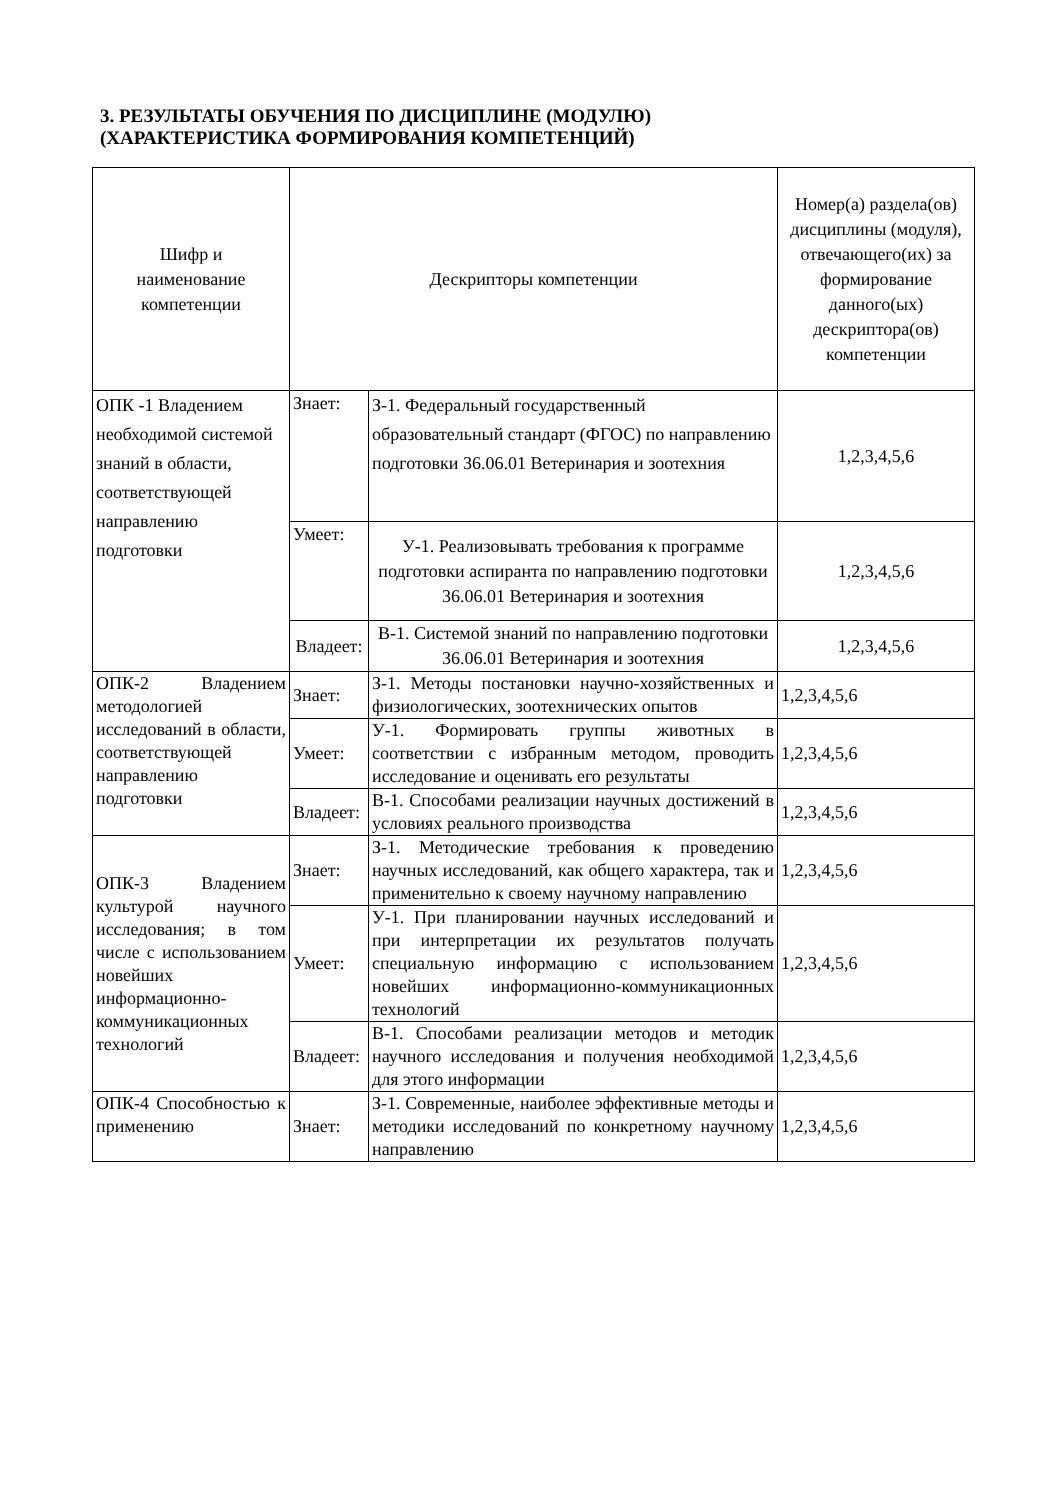3. РЕЗУЛЬТАТЫ ОБУЧЕНИЯ ПО ДИСЦИПЛИНЕ (МОДУЛЮ)
(ХАРАКТЕРИСТИКА ФОРМИРОВАНИЯ КОМПЕТЕНЦИЙ)
| Шифр и наименование компетенции | Дескрипторы компетенции | | Номер(а) раздела(ов) дисциплины (модуля), отвечающего(их) за формирование данного(ых) дескриптора(ов) компетенции |
| --- | --- | --- | --- |
| ОПК -1 Владением необходимой системой знаний в области, соответствующей направлению подготовки | Знает: | З-1. Федеральный государственный образовательный стандарт (ФГОС) по направлению подготовки 36.06.01 Ветеринария и зоотехния | 1,2,3,4,5,6 |
| | Умеет: | У-1. Реализовывать требования к программе подготовки аспиранта по направлению подготовки 36.06.01 Ветеринария и зоотехния | 1,2,3,4,5,6 |
| | Владеет: | В-1. Системой знаний по направлению подготовки 36.06.01 Ветеринария и зоотехния | 1,2,3,4,5,6 |
| ОПК-2 Владением методологией исследований в области, соответствующей направлению подготовки | Знает: | З-1. Методы постановки научно-хозяйственных и физиологических, зоотехнических опытов | 1,2,3,4,5,6 |
| | Умеет: | У-1. Формировать группы животных в соответствии с избранным методом, проводить исследование и оценивать его результаты | 1,2,3,4,5,6 |
| | Владеет: | В-1. Способами реализации научных достижений в условиях реального производства | 1,2,3,4,5,6 |
| ОПК-3 Владением культурой научного исследования; в том числе с использованием новейших информационно-коммуникационных технологий | Знает: | З-1. Методические требования к проведению научных исследований, как общего характера, так и применительно к своему научному направлению | 1,2,3,4,5,6 |
| | Умеет: | У-1. При планировании научных исследований и при интерпретации их результатов получать специальную информацию с использованием новейших информационно-коммуникационных технологий | 1,2,3,4,5,6 |
| | Владеет: | В-1. Способами реализации методов и методик научного исследования и получения необходимой для этого информации | 1,2,3,4,5,6 |
| ОПК-4 Способностью к применению | Знает: | З-1. Современные, наиболее эффективные методы и методики исследований по конкретному научному направлению | 1,2,3,4,5,6 |